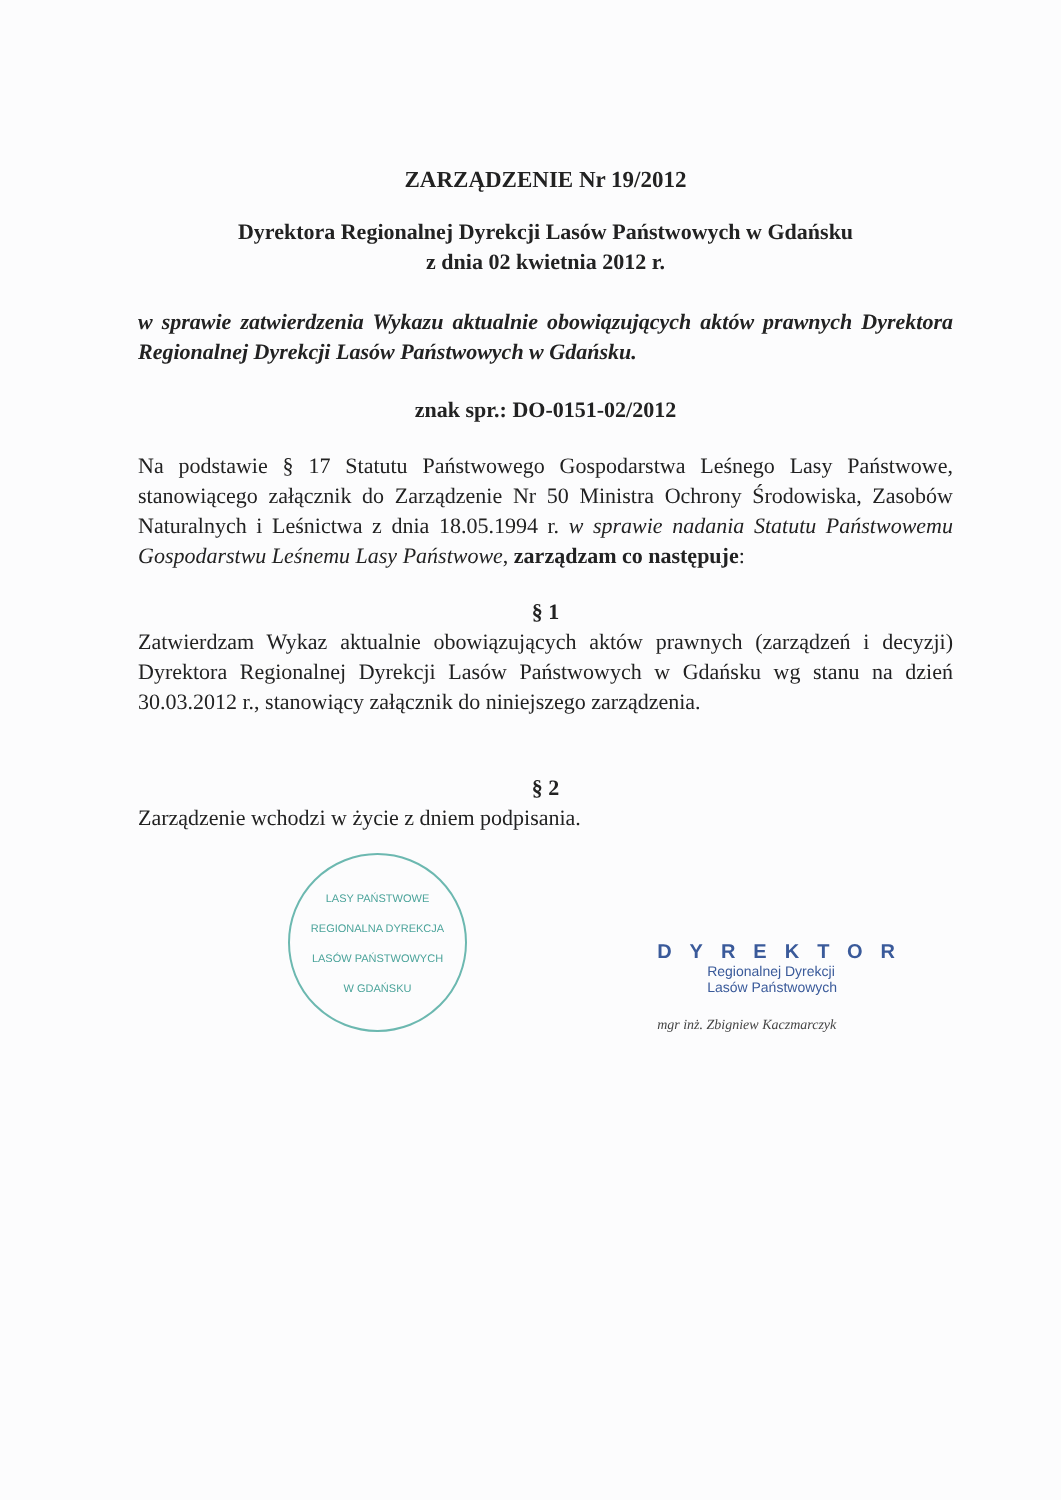ZARZĄDZENIE Nr 19/2012
Dyrektora Regionalnej Dyrekcji Lasów Państwowych w Gdańsku
z dnia 02 kwietnia 2012 r.
w sprawie zatwierdzenia Wykazu aktualnie obowiązujących aktów prawnych Dyrektora Regionalnej Dyrekcji Lasów Państwowych w Gdańsku.
znak spr.: DO-0151-02/2012
Na podstawie § 17 Statutu Państwowego Gospodarstwa Leśnego Lasy Państwowe, stanowiącego załącznik do Zarządzenie Nr 50 Ministra Ochrony Środowiska, Zasobów Naturalnych i Leśnictwa z dnia 18.05.1994 r. w sprawie nadania Statutu Państwowemu Gospodarstwu Leśnemu Lasy Państwowe, zarządzam co następuje:
§ 1
Zatwierdzam Wykaz aktualnie obowiązujących aktów prawnych (zarządzeń i decyzji) Dyrektora Regionalnej Dyrekcji Lasów Państwowych w Gdańsku wg stanu na dzień 30.03.2012 r., stanowiący załącznik do niniejszego zarządzenia.
§ 2
Zarządzenie wchodzi w życie z dniem podpisania.
LASY PAŃSTWOWE
REGIONALNA DYREKCJA LASÓW PAŃSTWOWYCH
W GDAŃSKU
DYREKTOR
Regionalnej Dyrekcji
Lasów Państwowych
mgr inż. Zbigniew Kaczmarczyk